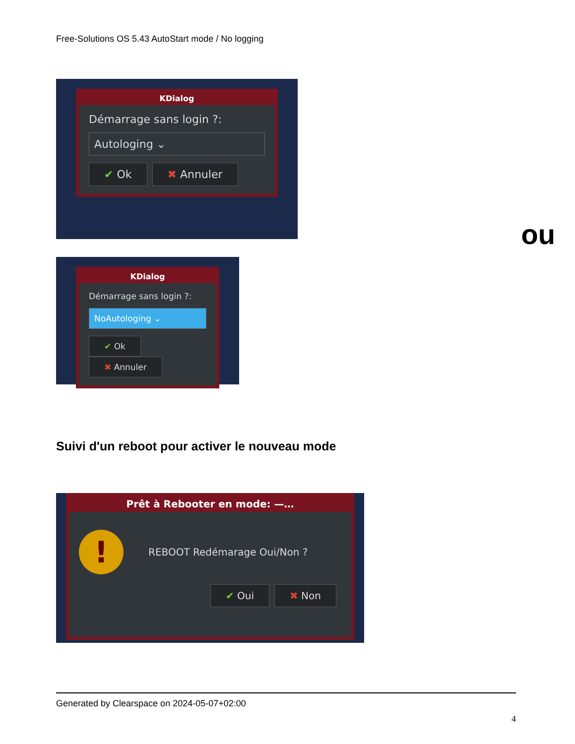Free-Solutions OS 5.43 AutoStart mode / No logging
KDialog
Démarrage sans login ?:
Autologing ⌄
✔ Ok ✖ Annuler
ou
KDialog
Démarrage sans login ?:
NoAutologing ⌄
✔ Ok ✖ Annuler
Suivi d'un reboot pour activer le nouveau mode
Prêt à Rebooter en mode: —…
! REBOOT Redémarage Oui/Non ?
✔ Oui ✖ Non
Generated by Clearspace on 2024-05-07+02:00
4